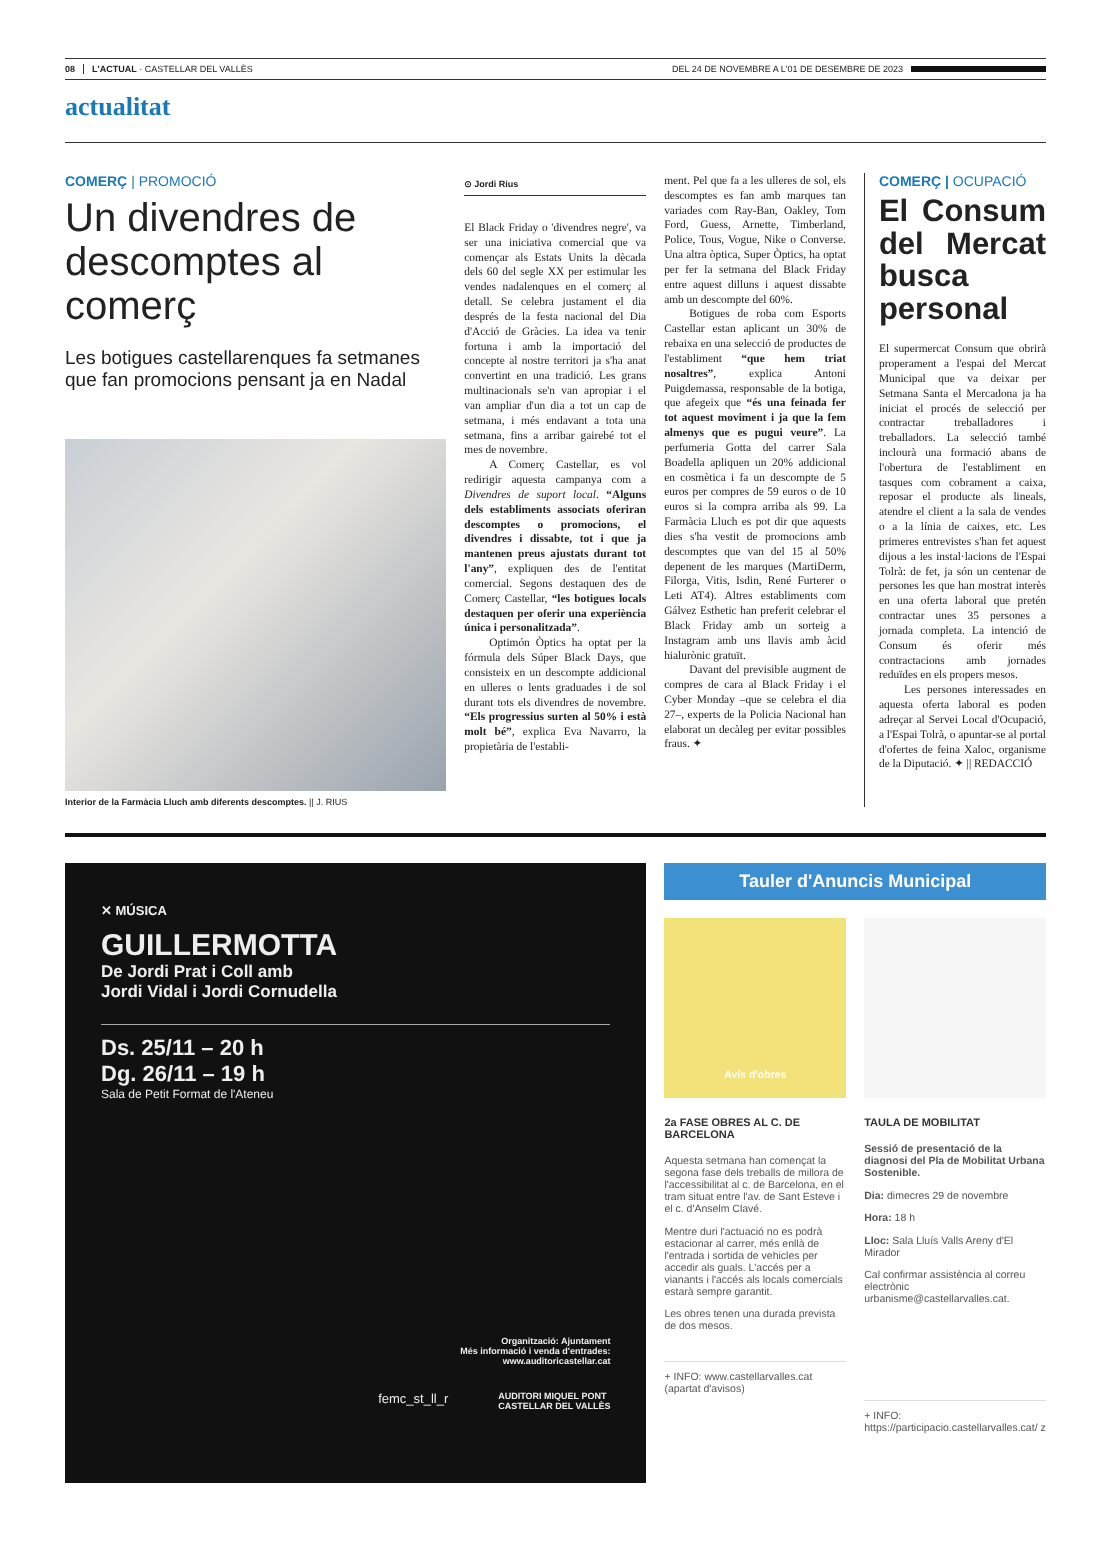08 L'ACTUAL · CASTELLAR DEL VALLÈS DEL 24 DE NOVEMBRE A L'01 DE DESEMBRE DE 2023
actualitat
COMERÇ | PROMOCIÓ
Un divendres de descomptes al comerç
Les botigues castellarenques fa setmanes que fan promocions pensant ja en Nadal
Interior de la Farmàcia Lluch amb diferents descomptes. || J. RIUS
⊙ Jordi Rius
El Black Friday o 'divendres negre', va ser una iniciativa comercial que va començar als Estats Units la dècada dels 60 del segle XX per estimular les vendes nadalenques en el comerç al detall. Se celebra justament el dia després de la festa nacional del Dia d'Acció de Gràcies. La idea va tenir fortuna i amb la importació del concepte al nostre territori ja s'ha anat convertint en una tradició. Les grans multinacionals se'n van apropiar i el van ampliar d'un dia a tot un cap de setmana, i més endavant a tota una setmana, fins a arribar gairebé tot el mes de novembre.
A Comerç Castellar, es vol redirigir aquesta campanya com a Divendres de suport local. “Alguns dels establiments associats oferiran descomptes o promocions, el divendres i dissabte, tot i que ja mantenen preus ajustats durant tot l'any”, expliquen des de l'entitat comercial. Segons destaquen des de Comerç Castellar, “les botigues locals destaquen per oferir una experiència única i personalitzada”.
Optimón Òptics ha optat per la fórmula dels Súper Black Days, que consisteix en un descompte addicional en ulleres o lents graduades i de sol durant tots els divendres de novembre. “Els progressius surten al 50% i està molt bé”, explica Eva Navarro, la propietària de l'establi-
ment. Pel que fa a les ulleres de sol, els descomptes es fan amb marques tan variades com Ray-Ban, Oakley, Tom Ford, Guess, Arnette, Timberland, Police, Tous, Vogue, Nike o Converse. Una altra òptica, Super Òptics, ha optat per fer la setmana del Black Friday entre aquest dilluns i aquest dissabte amb un descompte del 60%.
Botigues de roba com Esports Castellar estan aplicant un 30% de rebaixa en una selecció de productes de l'establiment “que hem triat nosaltres”, explica Antoni Puigdemassa, responsable de la botiga, que afegeix que “és una feinada fer tot aquest moviment i ja que la fem almenys que es pugui veure”. La perfumeria Gotta del carrer Sala Boadella apliquen un 20% addicional en cosmètica i fa un descompte de 5 euros per compres de 59 euros o de 10 euros si la compra arriba als 99. La Farmàcia Lluch es pot dir que aquests dies s'ha vestit de promocions amb descomptes que van del 15 al 50% depenent de les marques (MartiDerm, Filorga, Vitis, Isdin, René Furterer o Leti AT4). Altres establiments com Gálvez Esthetic han preferit celebrar el Black Friday amb un sorteig a Instagram amb uns llavis amb àcid hialurònic gratuït.
Davant del previsible augment de compres de cara al Black Friday i el Cyber Monday –que se celebra el dia 27–, experts de la Policia Nacional han elaborat un decàleg per evitar possibles fraus. ✦
COMERÇ | OCUPACIÓ
El Consum del Mercat busca personal
El supermercat Consum que obrirà properament a l'espai del Mercat Municipal que va deixar per Setmana Santa el Mercadona ja ha iniciat el procés de selecció per contractar treballadores i treballadors. La selecció també inclourà una formació abans de l'obertura de l'establiment en tasques com cobrament a caixa, reposar el producte als lineals, atendre el client a la sala de vendes o a la línia de caixes, etc. Les primeres entrevistes s'han fet aquest dijous a les instal·lacions de l'Espai Tolrà: de fet, ja són un centenar de persones les que han mostrat interès en una oferta laboral que pretén contractar unes 35 persones a jornada completa. La intenció de Consum és oferir més contractacions amb jornades reduïdes en els propers mesos.
Les persones interessades en aquesta oferta laboral es poden adreçar al Servei Local d'Ocupació, a l'Espai Tolrà, o apuntar-se al portal d'ofertes de feina Xaloc, organisme de la Diputació. ✦ || REDACCIÓ
✕ MÚSICA
GUILLERMOTTA
De Jordi Prat i Coll amb
Jordi Vidal i Jordi Cornudella
Ds. 25/11 – 20 h
Dg. 26/11 – 19 h
Sala de Petit Format de l'Ateneu
Organització: Ajuntament
Més informació i venda d'entrades:
www.auditoricastellar.cat
femc_st_ll_r AUDITORI MIQUEL PONT
CASTELLAR DEL VALLÈS
Tauler d'Anuncis Municipal
Avís d'obres
2a FASE OBRES AL C. DE BARCELONA
Aquesta setmana han començat la segona fase dels treballs de millora de l'accessibilitat al c. de Barcelona, en el tram situat entre l'av. de Sant Esteve i el c. d'Anselm Clavé.
Mentre duri l'actuació no es podrà estacionar al carrer, més enllà de l'entrada i sortida de vehicles per accedir als guals. L'accés per a vianants i l'accés als locals comercials estarà sempre garantit.
Les obres tenen una durada prevista de dos mesos.
+ INFO: www.castellarvalles.cat (apartat d'avisos)
TAULA DE MOBILITAT
Sessió de presentació de la diagnosi del Pla de Mobilitat Urbana Sostenible.
Dia: dimecres 29 de novembre
Hora: 18 h
Lloc: Sala Lluís Valls Areny d'El Mirador
Cal confirmar assistència al correu electrònic urbanisme@castellarvalles.cat.
+ INFO: https://participacio.castellarvalles.cat/ z